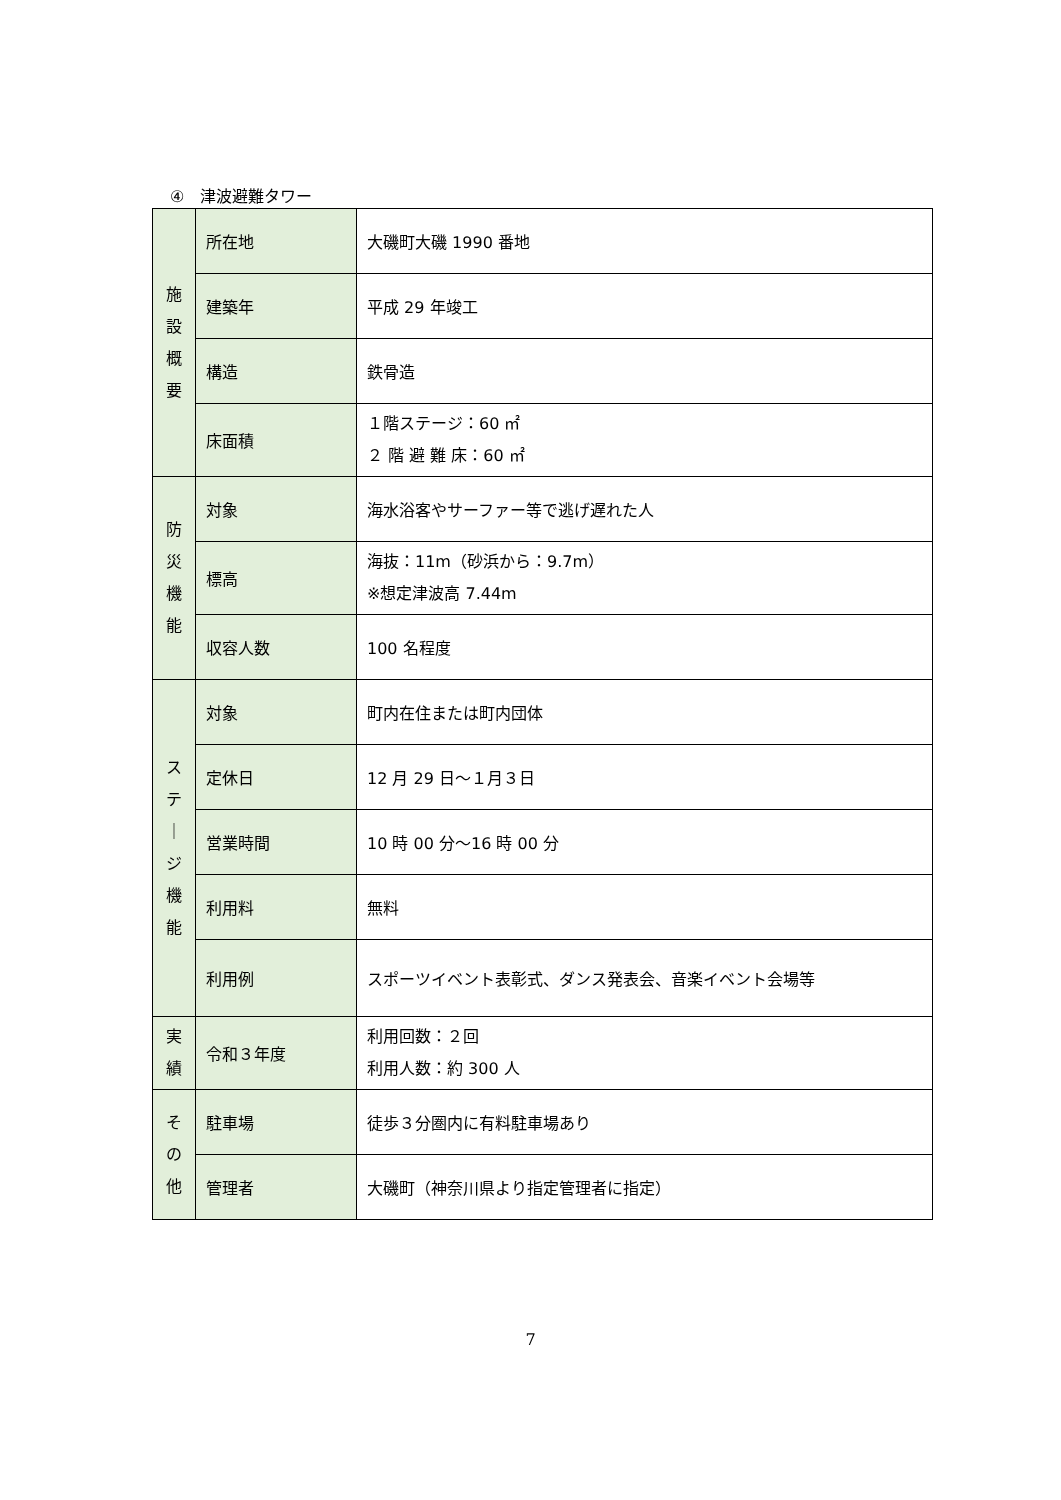④　津波避難タワー
| 施 設 概 要 | 所在地 | 大磯町大磯 1990 番地 |
| | 建築年 | 平成 29 年竣工 |
| | 構造 | 鉄骨造 |
| | 床面積 | １階ステージ：60 ㎡ ２ 階 避 難 床：60 ㎡ |
| 防 災 機 能 | 対象 | 海水浴客やサーファー等で逃げ遅れた人 |
| | 標高 | 海抜：11m（砂浜から：9.7m） ※想定津波高 7.44m |
| | 収容人数 | 100 名程度 |
| ス テ ｜ ジ 機 能 | 対象 | 町内在住または町内団体 |
| | 定休日 | 12 月 29 日～１月３日 |
| | 営業時間 | 10 時 00 分～16 時 00 分 |
| | 利用料 | 無料 |
| | 利用例 | スポーツイベント表彰式、ダンス発表会、音楽イベント会場等 |
| 実 績 | 令和３年度 | 利用回数：２回 利用人数：約 300 人 |
| そ の 他 | 駐車場 | 徒歩３分圏内に有料駐車場あり |
| | 管理者 | 大磯町（神奈川県より指定管理者に指定） |
7